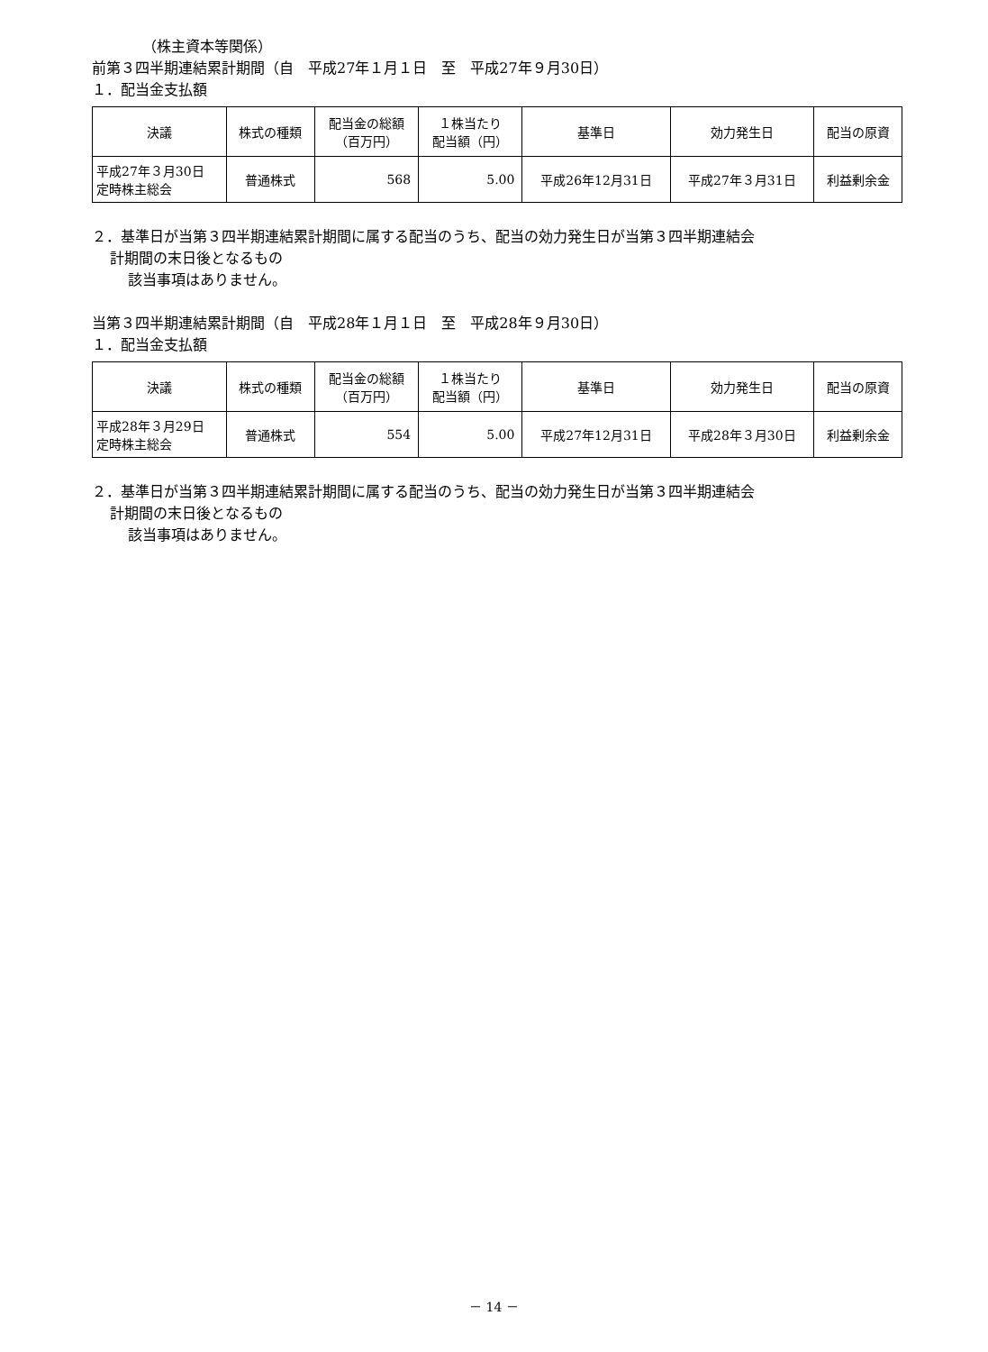（株主資本等関係）
前第３四半期連結累計期間（自　平成27年１月１日　至　平成27年９月30日）
１．配当金支払額
| 決議 | 株式の種類 | 配当金の総額 （百万円） | １株当たり 配当額（円） | 基準日 | 効力発生日 | 配当の原資 |
| --- | --- | --- | --- | --- | --- | --- |
| 平成27年３月30日 定時株主総会 | 普通株式 | 568 | 5.00 | 平成26年12月31日 | 平成27年３月31日 | 利益剰余金 |
２．基準日が当第３四半期連結累計期間に属する配当のうち、配当の効力発生日が当第３四半期連結会
計期間の末日後となるもの
該当事項はありません。
当第３四半期連結累計期間（自　平成28年１月１日　至　平成28年９月30日）
１．配当金支払額
| 決議 | 株式の種類 | 配当金の総額 （百万円） | １株当たり 配当額（円） | 基準日 | 効力発生日 | 配当の原資 |
| --- | --- | --- | --- | --- | --- | --- |
| 平成28年３月29日 定時株主総会 | 普通株式 | 554 | 5.00 | 平成27年12月31日 | 平成28年３月30日 | 利益剰余金 |
２．基準日が当第３四半期連結累計期間に属する配当のうち、配当の効力発生日が当第３四半期連結会
計期間の末日後となるもの
該当事項はありません。
－ 14 －